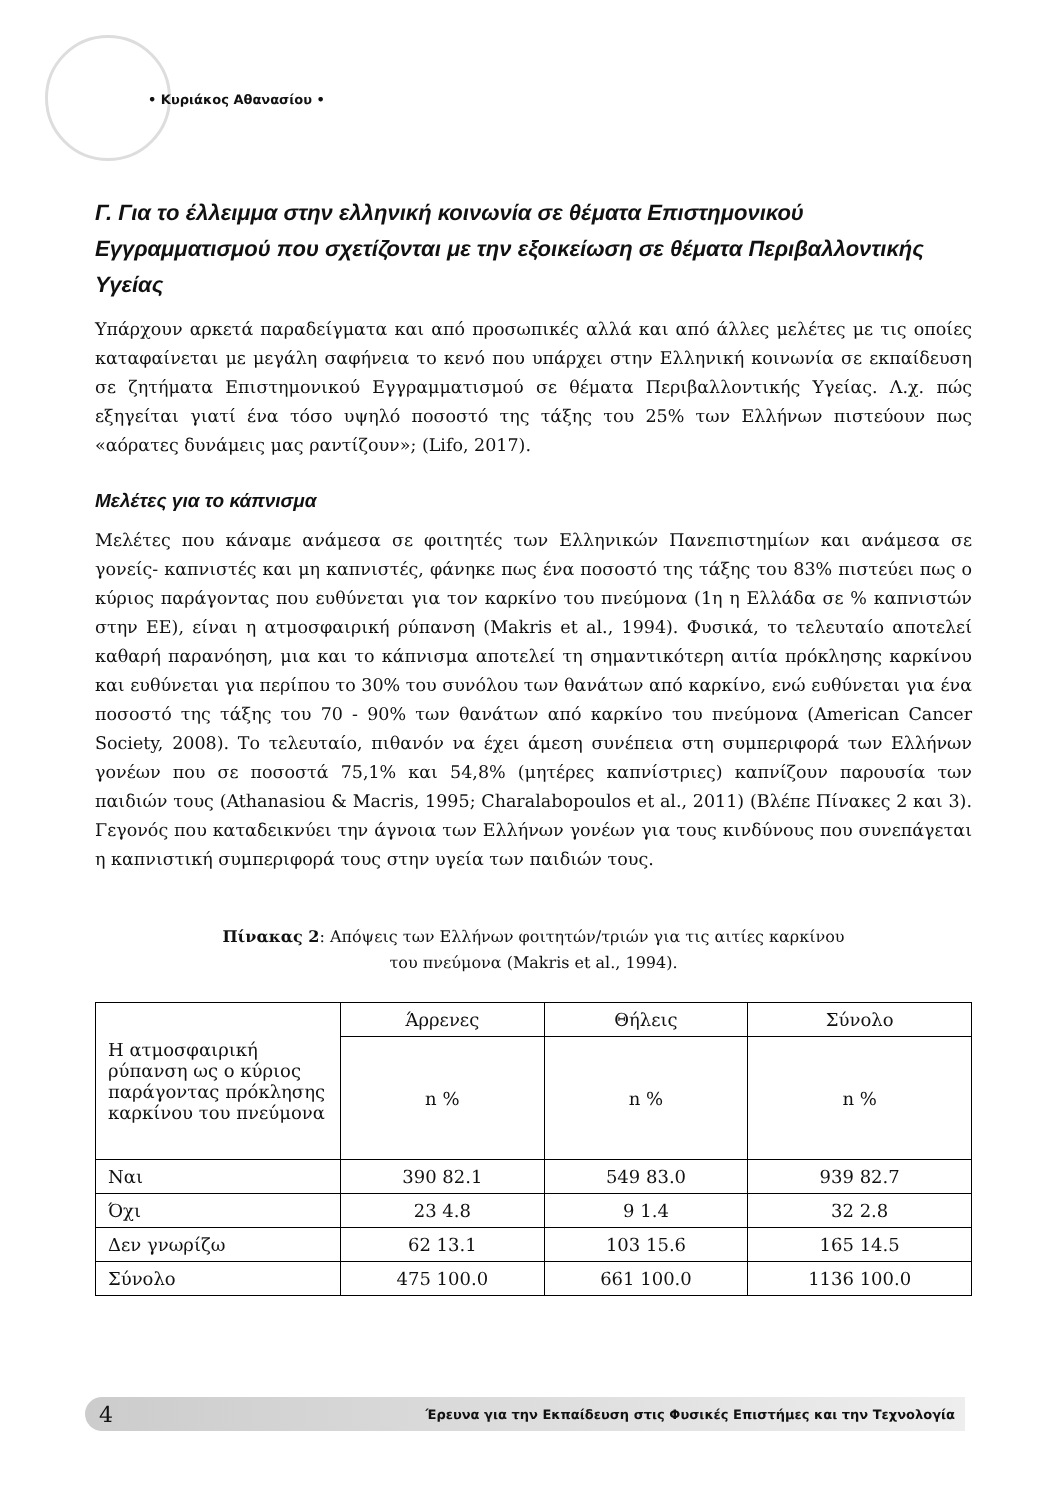• Κυριάκος Αθανασίου •
Γ. Για το έλλειμμα στην ελληνική κοινωνία σε θέματα Επιστημονικού Εγγραμματισμού που σχετίζονται με την εξοικείωση σε θέματα Περιβαλλοντικής Υγείας
Υπάρχουν αρκετά παραδείγματα και από προσωπικές αλλά και από άλλες μελέτες με τις οποίες καταφαίνεται με μεγάλη σαφήνεια το κενό που υπάρχει στην Ελληνική κοινωνία σε εκπαίδευση σε ζητήματα Επιστημονικού Εγγραμματισμού σε θέματα Περιβαλλοντικής Υγείας. Λ.χ. πώς εξηγείται γιατί ένα τόσο υψηλό ποσοστό της τάξης του 25% των Ελλήνων πιστεύουν πως «αόρατες δυνάμεις μας ραντίζουν»; (Lifo, 2017).
Μελέτες για το κάπνισμα
Μελέτες που κάναμε ανάμεσα σε φοιτητές των Ελληνικών Πανεπιστημίων και ανάμεσα σε γονείς- καπνιστές και μη καπνιστές, φάνηκε πως ένα ποσοστό της τάξης του 83% πιστεύει πως ο κύριος παράγοντας που ευθύνεται για τον καρκίνο του πνεύμονα (1η η Ελλάδα σε % καπνιστών στην ΕΕ), είναι η ατμοσφαιρική ρύπανση (Makris et al., 1994). Φυσικά, το τελευταίο αποτελεί καθαρή παρανόηση, μια και το κάπνισμα αποτελεί τη σημαντικότερη αιτία πρόκλησης καρκίνου και ευθύνεται για περίπου το 30% του συνόλου των θανάτων από καρκίνο, ενώ ευθύνεται για ένα ποσοστό της τάξης του 70 - 90% των θανάτων από καρκίνο του πνεύμονα (American Cancer Society, 2008). Το τελευταίο, πιθανόν να έχει άμεση συνέπεια στη συμπεριφορά των Ελλήνων γονέων που σε ποσοστά 75,1% και 54,8% (μητέρες καπνίστριες) καπνίζουν παρουσία των παιδιών τους (Athanasiou & Macris, 1995; Charalabopoulos et al., 2011) (Βλέπε Πίνακες 2 και 3). Γεγονός που καταδεικνύει την άγνοια των Ελλήνων γονέων για τους κινδύνους που συνεπάγεται η καπνιστική συμπεριφορά τους στην υγεία των παιδιών τους.
Πίνακας 2: Απόψεις των Ελλήνων φοιτητών/τριών για τις αιτίες καρκίνου
του πνεύμονα (Makris et al., 1994).
| Η ατμοσφαιρική ρύπανση ως ο κύριος παράγοντας πρόκλησης καρκίνου του πνεύμονα | Άρρενες | Θήλεις | Σύνολο |
| | n % | n % | n % |
| Ναι | 390 82.1 | 549 83.0 | 939 82.7 |
| Όχι | 23 4.8 | 9 1.4 | 32 2.8 |
| Δεν γνωρίζω | 62 13.1 | 103 15.6 | 165 14.5 |
| Σύνολο | 475 100.0 | 661 100.0 | 1136 100.0 |
4 Έρευνα για την Εκπαίδευση στις Φυσικές Επιστήμες και την Τεχνολογία